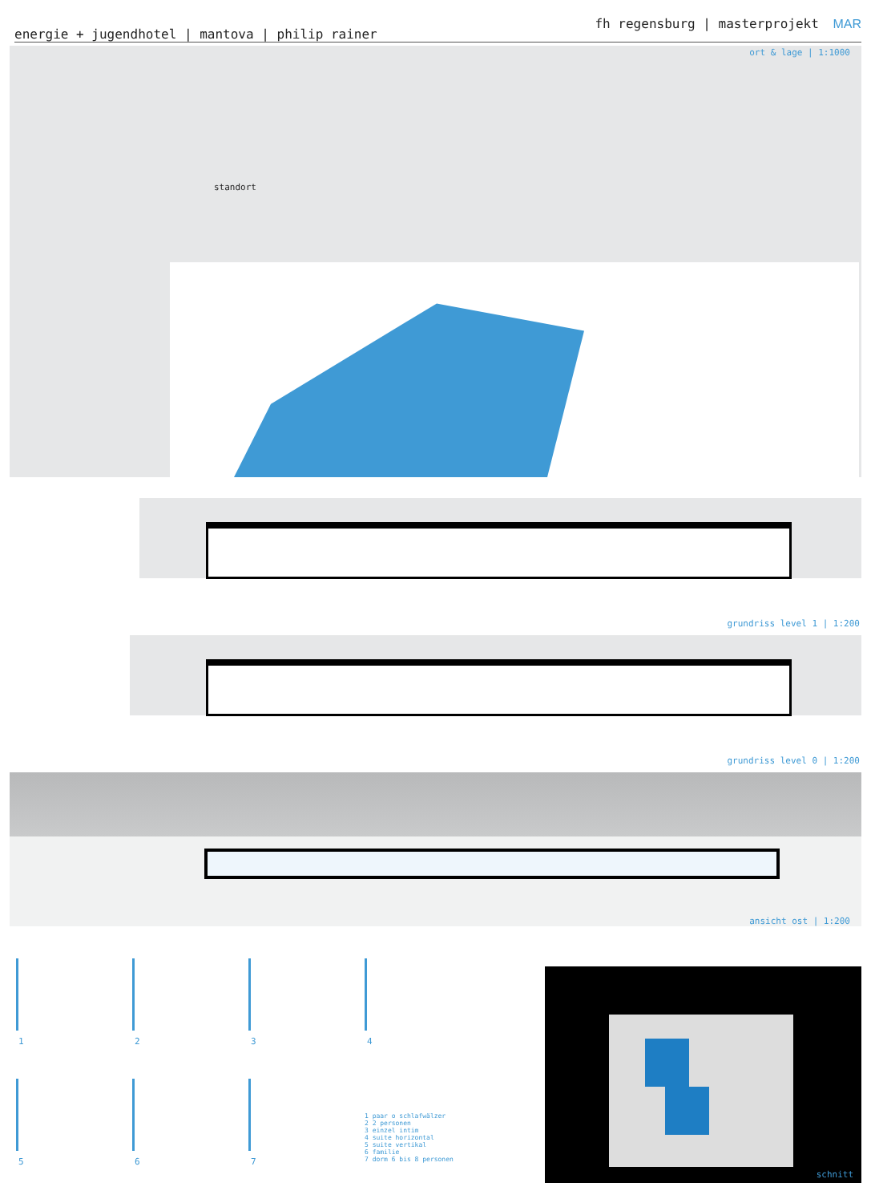energie + jugendhotel | mantova | philip rainer fh regensburg | masterprojekt MAR
ort & lage | 1:1000
standort
grundriss level 1 | 1:200
grundriss level 0 | 1:200
ansicht ost | 1:200
1
2
3
4
5
6
7
1 paar o schlafwälzer
2 2 personen
3 einzel intim
4 suite horizontal
5 suite vertikal
6 familie
7 dorm 6 bis 8 personen
schnitt